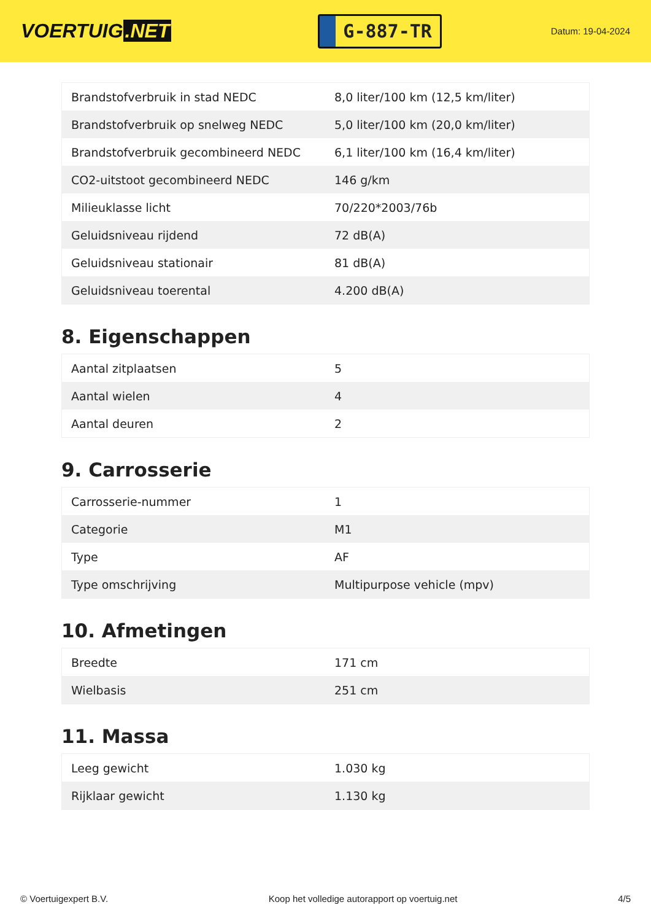VOERTUIG.NET
G-887-TR
Datum: 19-04-2024
| Brandstofverbruik in stad NEDC | 8,0 liter/100 km (12,5 km/liter) |
| Brandstofverbruik op snelweg NEDC | 5,0 liter/100 km (20,0 km/liter) |
| Brandstofverbruik gecombineerd NEDC | 6,1 liter/100 km (16,4 km/liter) |
| CO2-uitstoot gecombineerd NEDC | 146 g/km |
| Milieuklasse licht | 70/220*2003/76b |
| Geluidsniveau rijdend | 72 dB(A) |
| Geluidsniveau stationair | 81 dB(A) |
| Geluidsniveau toerental | 4.200 dB(A) |
8. Eigenschappen
| Aantal zitplaatsen | 5 |
| Aantal wielen | 4 |
| Aantal deuren | 2 |
9. Carrosserie
| Carrosserie-nummer | 1 |
| Categorie | M1 |
| Type | AF |
| Type omschrijving | Multipurpose vehicle (mpv) |
10. Afmetingen
| Breedte | 171 cm |
| Wielbasis | 251 cm |
11. Massa
| Leeg gewicht | 1.030 kg |
| Rijklaar gewicht | 1.130 kg |
© Voertuigexpert B.V. Koop het volledige autorapport op voertuig.net 4/5